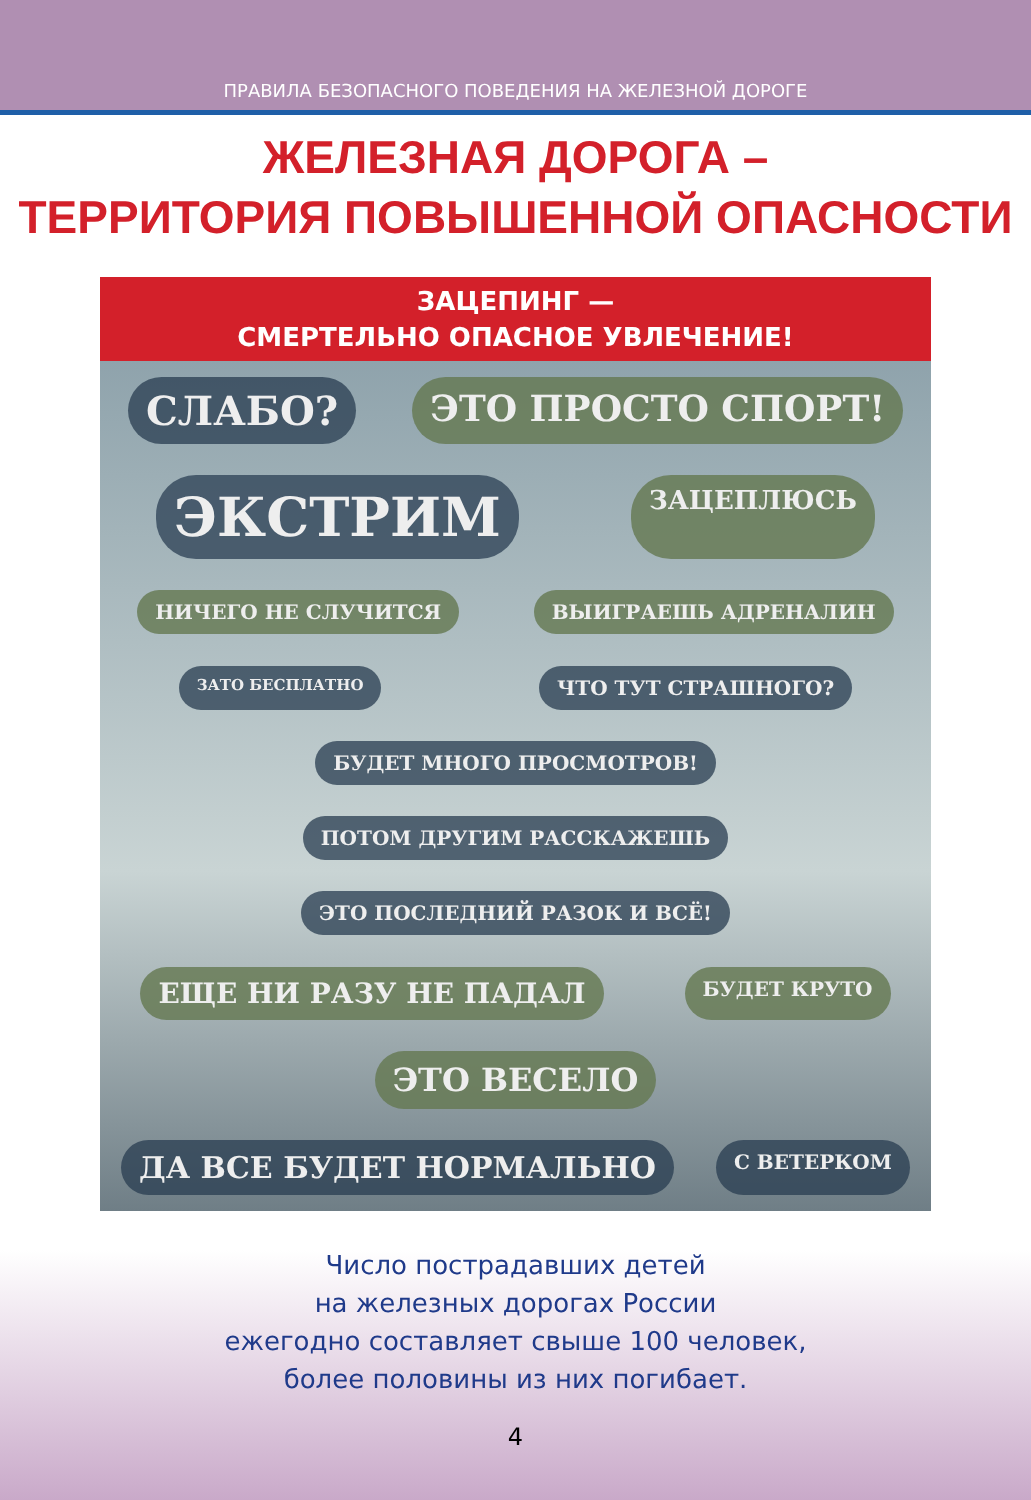ПРАВИЛА БЕЗОПАСНОГО ПОВЕДЕНИЯ НА ЖЕЛЕЗНОЙ ДОРОГЕ
ЖЕЛЕЗНАЯ ДОРОГА –
ТЕРРИТОРИЯ ПОВЫШЕННОЙ ОПАСНОСТИ
ЗАЦЕПИНГ —
СМЕРТЕЛЬНО ОПАСНОЕ УВЛЕЧЕНИЕ!
СЛАБО? ЭТО ПРОСТО СПОРТ! ЭКСТРИМ ЗАЦЕПЛЮСЬ НИЧЕГО НЕ СЛУЧИТСЯ ВЫИГРАЕШЬ АДРЕНАЛИН ЗАТО БЕСПЛАТНО ЧТО ТУТ СТРАШНОГО? БУДЕТ МНОГО ПРОСМОТРОВ! ПОТОМ ДРУГИМ РАССКАЖЕШЬ ЭТО ПОСЛЕДНИЙ РАЗОК И ВСЁ! ЕЩЕ НИ РАЗУ НЕ ПАДАЛ БУДЕТ КРУТО ЭТО ВЕСЕЛО ДА ВСЕ БУДЕТ НОРМАЛЬНО С ВЕТЕРКОМ
Число пострадавших детей
на железных дорогах России
ежегодно составляет свыше 100 человек,
более половины из них погибает.
4